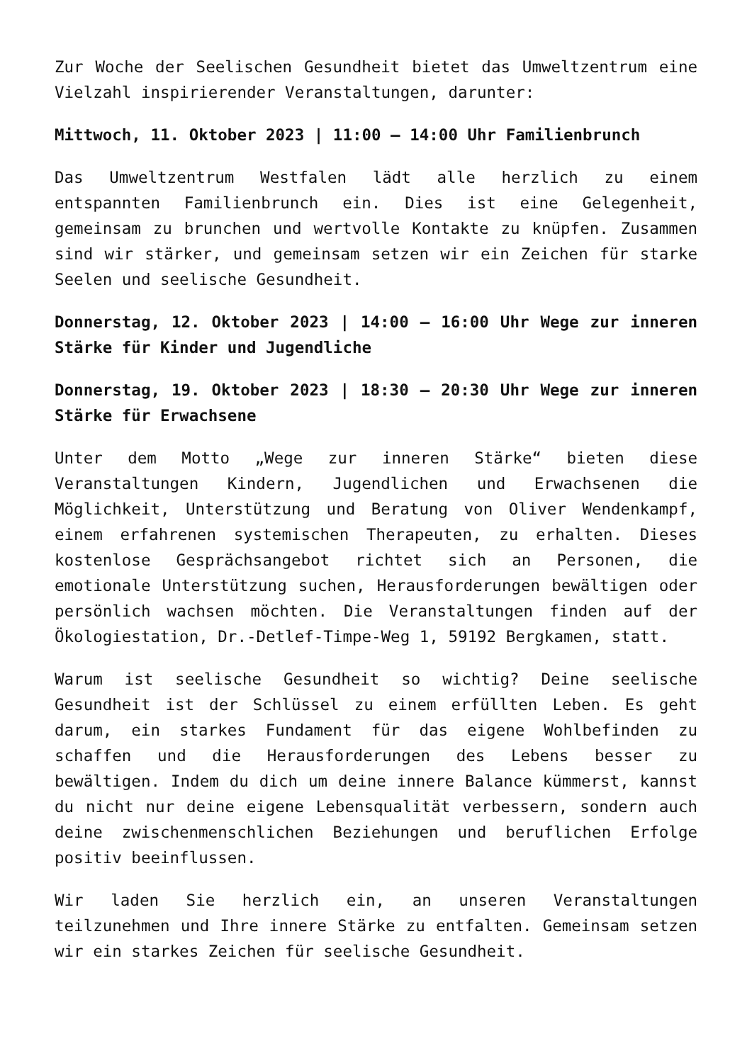Zur Woche der Seelischen Gesundheit bietet das Umweltzentrum eine Vielzahl inspirierender Veranstaltungen, darunter:
Mittwoch, 11. Oktober 2023 | 11:00 – 14:00 Uhr Familienbrunch
Das Umweltzentrum Westfalen lädt alle herzlich zu einem entspannten Familienbrunch ein. Dies ist eine Gelegenheit, gemeinsam zu brunchen und wertvolle Kontakte zu knüpfen. Zusammen sind wir stärker, und gemeinsam setzen wir ein Zeichen für starke Seelen und seelische Gesundheit.
Donnerstag, 12. Oktober 2023 | 14:00 – 16:00 Uhr Wege zur inneren Stärke für Kinder und Jugendliche
Donnerstag, 19. Oktober 2023 | 18:30 – 20:30 Uhr Wege zur inneren Stärke für Erwachsene
Unter dem Motto „Wege zur inneren Stärke“ bieten diese Veranstaltungen Kindern, Jugendlichen und Erwachsenen die Möglichkeit, Unterstützung und Beratung von Oliver Wendenkampf, einem erfahrenen systemischen Therapeuten, zu erhalten. Dieses kostenlose Gesprächsangebot richtet sich an Personen, die emotionale Unterstützung suchen, Herausforderungen bewältigen oder persönlich wachsen möchten. Die Veranstaltungen finden auf der Ökologiestation, Dr.-Detlef-Timpe-Weg 1, 59192 Bergkamen, statt.
Warum ist seelische Gesundheit so wichtig? Deine seelische Gesundheit ist der Schlüssel zu einem erfüllten Leben. Es geht darum, ein starkes Fundament für das eigene Wohlbefinden zu schaffen und die Herausforderungen des Lebens besser zu bewältigen. Indem du dich um deine innere Balance kümmerst, kannst du nicht nur deine eigene Lebensqualität verbessern, sondern auch deine zwischenmenschlichen Beziehungen und beruflichen Erfolge positiv beeinflussen.
Wir laden Sie herzlich ein, an unseren Veranstaltungen teilzunehmen und Ihre innere Stärke zu entfalten. Gemeinsam setzen wir ein starkes Zeichen für seelische Gesundheit.